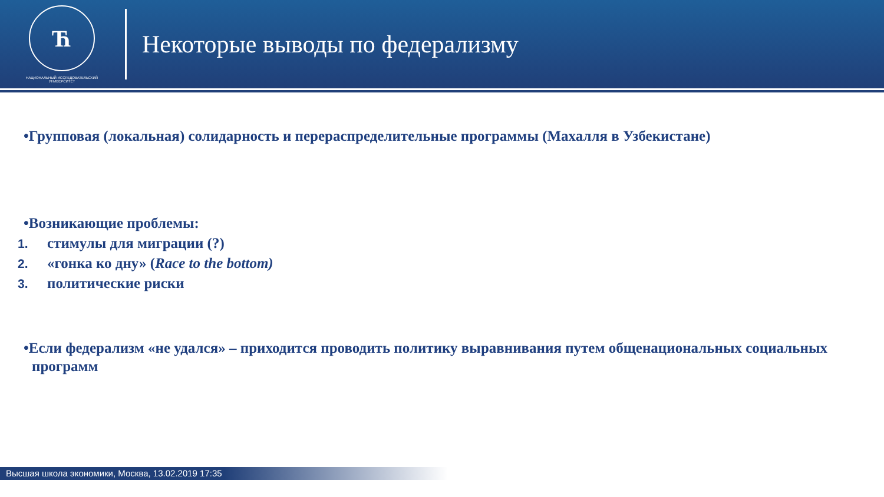Ћ
НАЦИОНАЛЬНЫЙ ИССЛЕДОВАТЕЛЬСКИЙ
УНИВЕРСИТЕТ
Некоторые выводы по федерализму
•Групповая (локальная) солидарность и перераспределительные программы (Махалля в Узбекистане)
•Возникающие проблемы:
1. стимулы для миграции (?)
2. «гонка ко дну» (Race to the bottom)
3. политические риски
•Если федерализм «не удался» – приходится проводить политику выравнивания путем общенациональных социальных программ
Высшая школа экономики, Москва, 13.02.2019 17:35